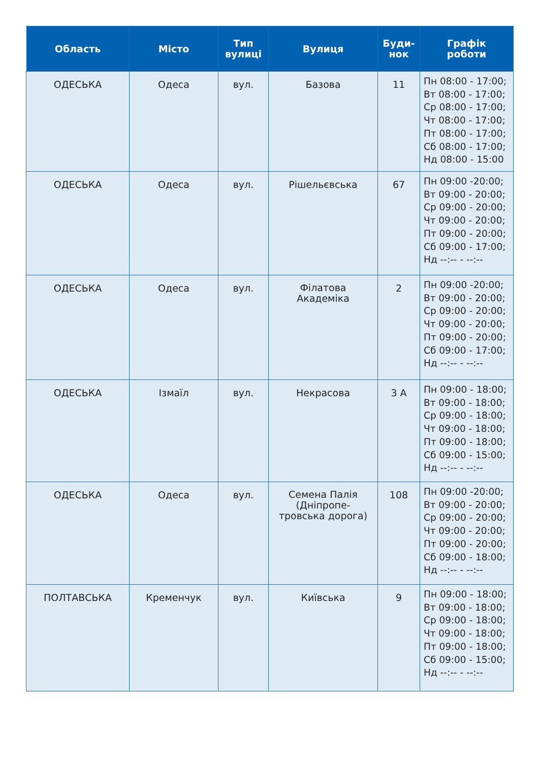| Область | Місто | Тип вулиці | Вулиця | Буди- нок | Графік роботи |
| --- | --- | --- | --- | --- | --- |
| ОДЕСЬКА | Одеса | вул. | Базова | 11 | Пн 08:00 - 17:00; Вт 08:00 - 17:00; Ср 08:00 - 17:00; Чт 08:00 - 17:00; Пт 08:00 - 17:00; Сб 08:00 - 17:00; Нд 08:00 - 15:00 |
| ОДЕСЬКА | Одеса | вул. | Рішельєвська | 67 | Пн 09:00 -20:00; Вт 09:00 - 20:00; Ср 09:00 - 20:00; Чт 09:00 - 20:00; Пт 09:00 - 20:00; Сб 09:00 - 17:00; Нд --:-- - --:-- |
| ОДЕСЬКА | Одеса | вул. | Філатова Академіка | 2 | Пн 09:00 -20:00; Вт 09:00 - 20:00; Ср 09:00 - 20:00; Чт 09:00 - 20:00; Пт 09:00 - 20:00; Сб 09:00 - 17:00; Нд --:-- - --:-- |
| ОДЕСЬКА | Ізмаїл | вул. | Некрасова | 3 А | Пн 09:00 - 18:00; Вт 09:00 - 18:00; Ср 09:00 - 18:00; Чт 09:00 - 18:00; Пт 09:00 - 18:00; Сб 09:00 - 15:00; Нд --:-- - --:-- |
| ОДЕСЬКА | Одеса | вул. | Семена Палія (Дніпропе- тровська дорога) | 108 | Пн 09:00 -20:00; Вт 09:00 - 20:00; Ср 09:00 - 20:00; Чт 09:00 - 20:00; Пт 09:00 - 20:00; Сб 09:00 - 18:00; Нд --:-- - --:-- |
| ПОЛТАВСЬКА | Кременчук | вул. | Київська | 9 | Пн 09:00 - 18:00; Вт 09:00 - 18:00; Ср 09:00 - 18:00; Чт 09:00 - 18:00; Пт 09:00 - 18:00; Сб 09:00 - 15:00; Нд --:-- - --:-- |